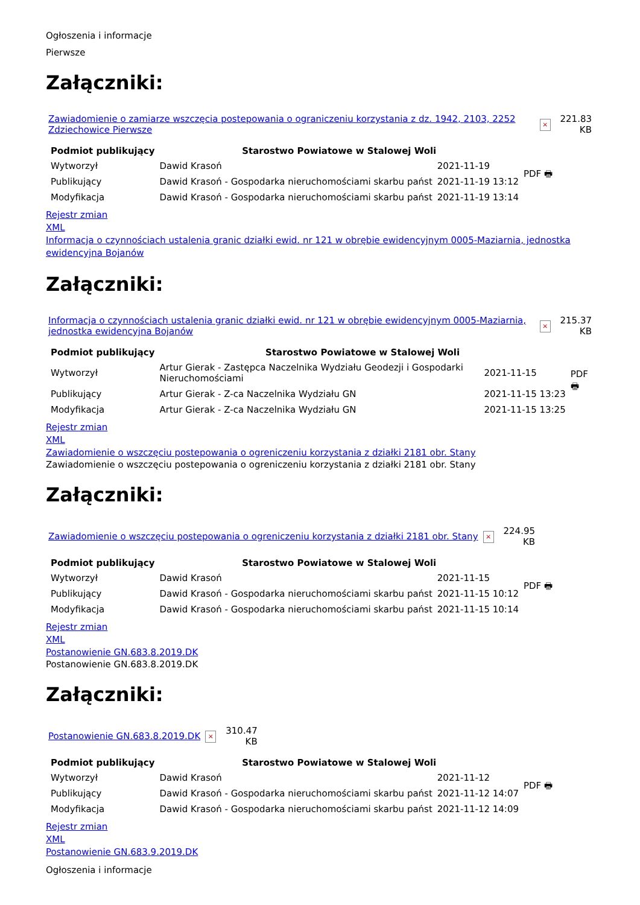Ogłoszenia i informacje
Pierwsze
Załączniki:
| Zawiadomienie o zamiarze wszczęcia postepowania o ograniczeniu korzystania z dz. 1942, 2103, 2252 Zdziechowice Pierwsze | × | 221.83 KB |
| Podmiot publikujący | Starostwo Powiatowe w Stalowej Woli | | PDF 🖶 |
| Wytworzył | Dawid Krasoń | 2021-11-19 | |
| Publikujący | Dawid Krasoń - Gospodarka nieruchomościami skarbu państ | 2021-11-19 13:12 | |
| Modyfikacja | Dawid Krasoń - Gospodarka nieruchomościami skarbu państ | 2021-11-19 13:14 | |
Rejestr zmian
XML
Informacja o czynnościach ustalenia granic działki ewid. nr 121 w obrębie ewidencyjnym 0005-Maziarnia, jednostka ewidencyjna Bojanów
Załączniki:
| Informacja o czynnościach ustalenia granic działki ewid. nr 121 w obrębie ewidencyjnym 0005-Maziarnia, jednostka ewidencyjna Bojanów | × | 215.37 KB |
| Podmiot publikujący | Starostwo Powiatowe w Stalowej Woli | | PDF 🖶 |
| Wytworzył | Artur Gierak - Zastępca Naczelnika Wydziału Geodezji i Gospodarki Nieruchomościami | 2021-11-15 | |
| Publikujący | Artur Gierak - Z-ca Naczelnika Wydziału GN | 2021-11-15 13:23 | |
| Modyfikacja | Artur Gierak - Z-ca Naczelnika Wydziału GN | 2021-11-15 13:25 | |
Rejestr zmian
XML
Zawiadomienie o wszczęciu postepowania o ogreniczeniu korzystania z działki 2181 obr. Stany
Zawiadomienie o wszczęciu postepowania o ogreniczeniu korzystania z działki 2181 obr. Stany
Załączniki:
| Zawiadomienie o wszczęciu postepowania o ogreniczeniu korzystania z działki 2181 obr. Stany | × | 224.95 KB |
| Podmiot publikujący | Starostwo Powiatowe w Stalowej Woli | | PDF 🖶 |
| Wytworzył | Dawid Krasoń | 2021-11-15 | |
| Publikujący | Dawid Krasoń - Gospodarka nieruchomościami skarbu państ | 2021-11-15 10:12 | |
| Modyfikacja | Dawid Krasoń - Gospodarka nieruchomościami skarbu państ | 2021-11-15 10:14 | |
Rejestr zmian
XML
Postanowienie GN.683.8.2019.DK
Postanowienie GN.683.8.2019.DK
Załączniki:
| Postanowienie GN.683.8.2019.DK | × | 310.47 KB |
| Podmiot publikujący | Starostwo Powiatowe w Stalowej Woli | | PDF 🖶 |
| Wytworzył | Dawid Krasoń | 2021-11-12 | |
| Publikujący | Dawid Krasoń - Gospodarka nieruchomościami skarbu państ | 2021-11-12 14:07 | |
| Modyfikacja | Dawid Krasoń - Gospodarka nieruchomościami skarbu państ | 2021-11-12 14:09 | |
Rejestr zmian
XML
Postanowienie GN.683.9.2019.DK
Ogłoszenia i informacje